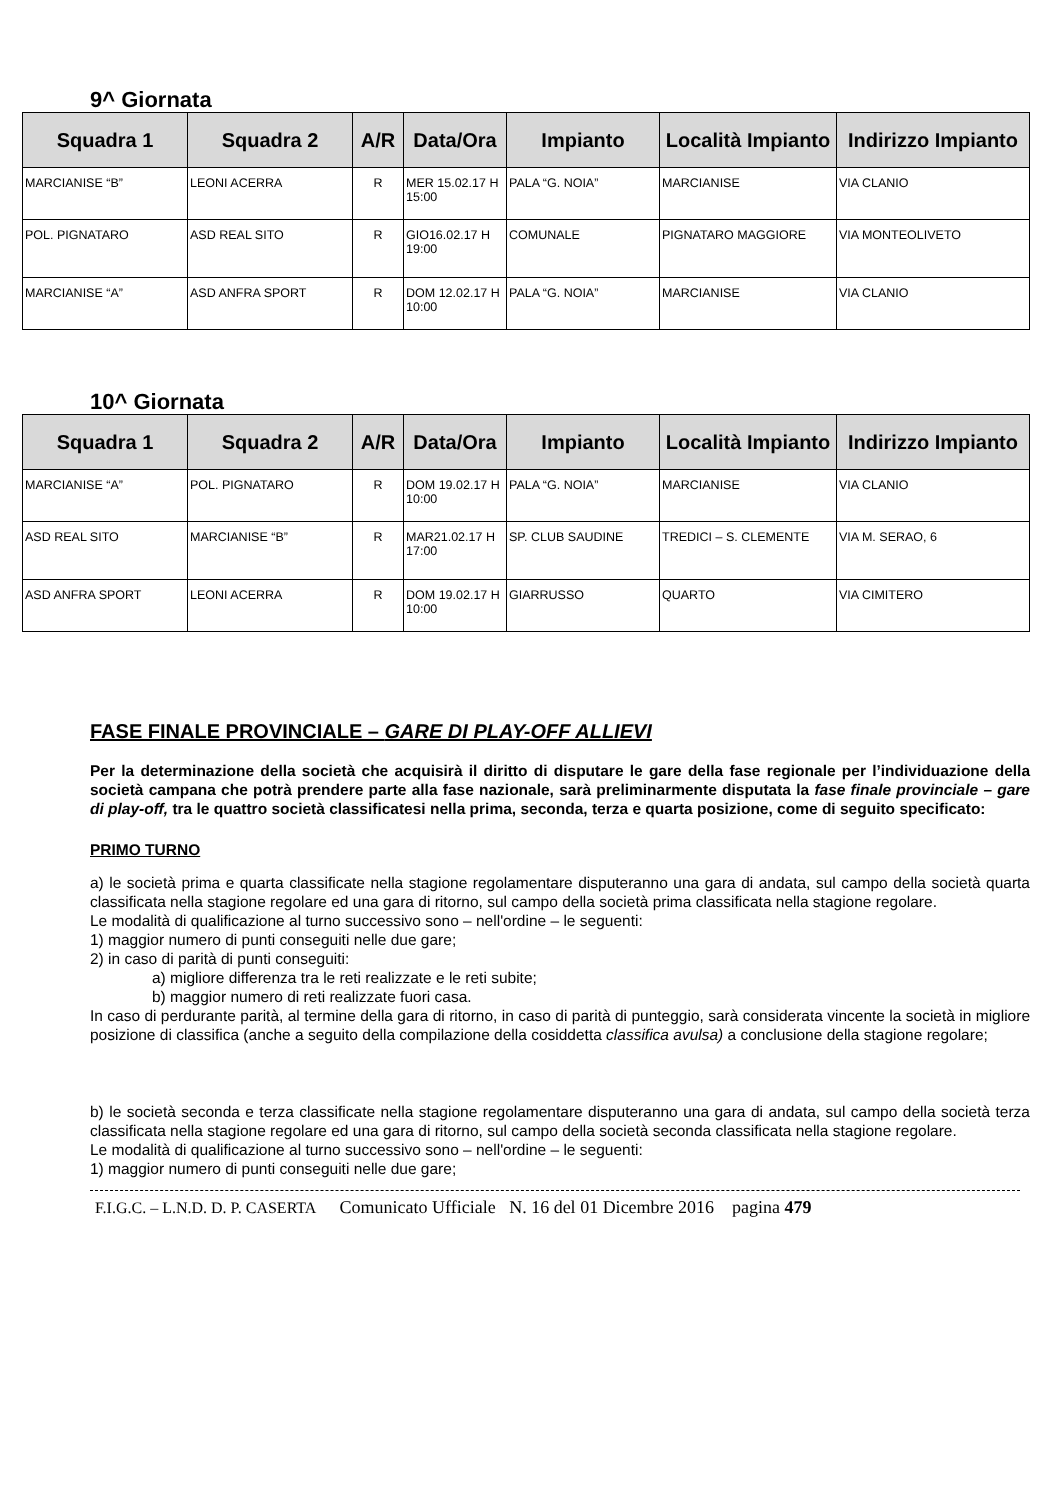9^ Giornata
| Squadra 1 | Squadra 2 | A/R | Data/Ora | Impianto | Località Impianto | Indirizzo Impianto |
| --- | --- | --- | --- | --- | --- | --- |
| MARCIANISE “B” | LEONI ACERRA | R | MER 15.02.17 H 15:00 | PALA “G. NOIA” | MARCIANISE | VIA CLANIO |
| POL. PIGNATARO | ASD REAL SITO | R | GIO16.02.17 H 19:00 | COMUNALE | PIGNATARO MAGGIORE | VIA MONTEOLIVETO |
| MARCIANISE “A” | ASD ANFRA SPORT | R | DOM 12.02.17 H 10:00 | PALA “G. NOIA” | MARCIANISE | VIA CLANIO |
10^ Giornata
| Squadra 1 | Squadra 2 | A/R | Data/Ora | Impianto | Località Impianto | Indirizzo Impianto |
| --- | --- | --- | --- | --- | --- | --- |
| MARCIANISE “A” | POL. PIGNATARO | R | DOM 19.02.17 H 10:00 | PALA “G. NOIA” | MARCIANISE | VIA CLANIO |
| ASD REAL SITO | MARCIANISE “B” | R | MAR21.02.17 H 17:00 | SP. CLUB SAUDINE | TREDICI – S. CLEMENTE | VIA M. SERAO, 6 |
| ASD ANFRA SPORT | LEONI ACERRA | R | DOM 19.02.17 H 10:00 | GIARRUSSO | QUARTO | VIA CIMITERO |
FASE FINALE PROVINCIALE – GARE DI PLAY-OFF ALLIEVI
Per la determinazione della società che acquisirà il diritto di disputare le gare della fase regionale per l’individuazione della società campana che potrà prendere parte alla fase nazionale, sarà preliminarmente disputata la fase finale provinciale – gare di play-off, tra le quattro società classificatesi nella prima, seconda, terza e quarta posizione, come di seguito specificato:
PRIMO TURNO
a) le società prima e quarta classificate nella stagione regolamentare disputeranno una gara di andata, sul campo della società quarta classificata nella stagione regolare ed una gara di ritorno, sul campo della società prima classificata nella stagione regolare.
Le modalità di qualificazione al turno successivo sono – nell'ordine – le seguenti:
1) maggior numero di punti conseguiti nelle due gare;
2) in caso di parità di punti conseguiti:
a) migliore differenza tra le reti realizzate e le reti subite;
b) maggior numero di reti realizzate fuori casa.
In caso di perdurante parità, al termine della gara di ritorno, in caso di parità di punteggio, sarà considerata vincente la società in migliore posizione di classifica (anche a seguito della compilazione della cosiddetta classifica avulsa) a conclusione della stagione regolare;
b) le società seconda e terza classificate nella stagione regolamentare disputeranno una gara di andata, sul campo della società terza classificata nella stagione regolare ed una gara di ritorno, sul campo della società seconda classificata nella stagione regolare.
Le modalità di qualificazione al turno successivo sono – nell'ordine – le seguenti:
1) maggior numero di punti conseguiti nelle due gare;
F.I.G.C. – L.N.D. D. P. CASERTA Comunicato Ufficiale N. 16 del 01 Dicembre 2016 pagina 479